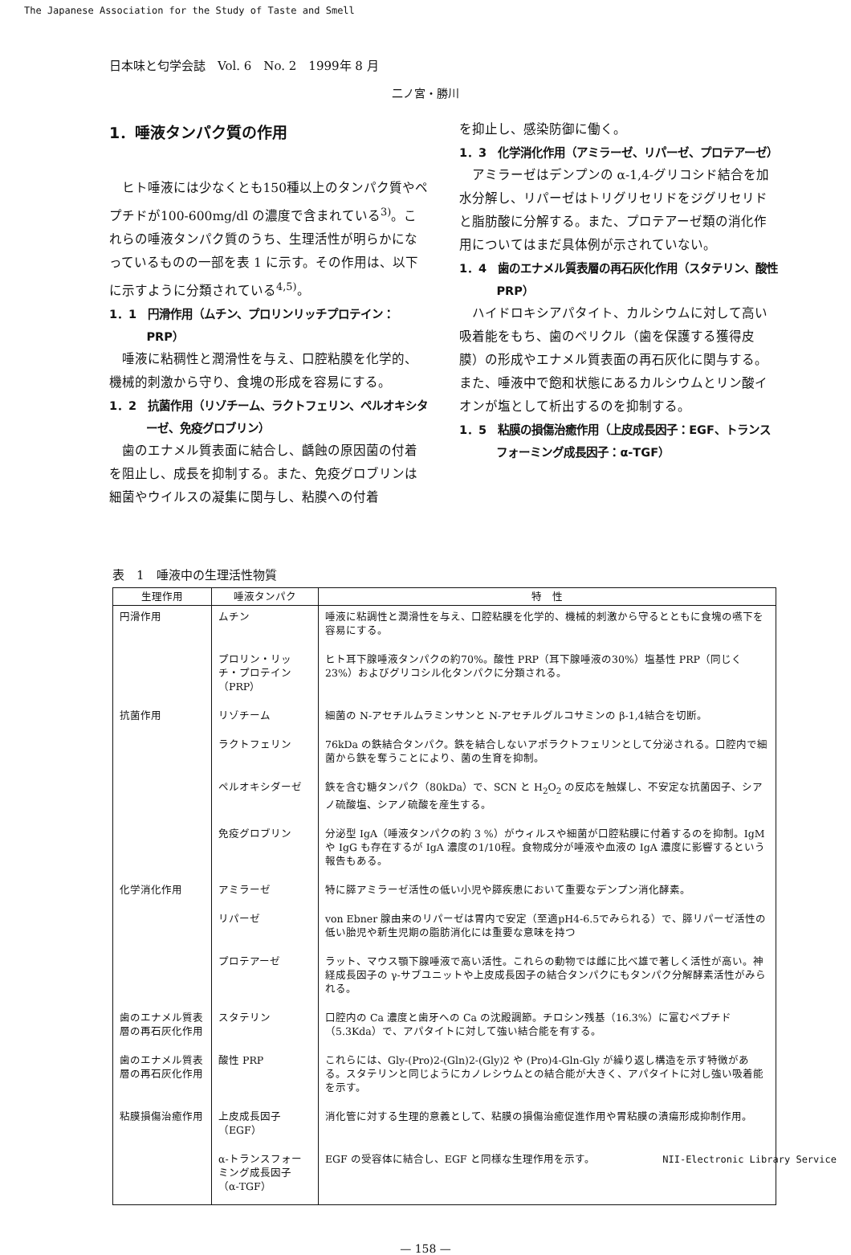The Japanese Association for the Study of Taste and Smell
日本味と匂学会誌　Vol. 6　No. 2　1999年 8 月
二ノ宮・勝川
1．唾液タンパク質の作用
ヒト唾液には少なくとも150種以上のタンパク質やペプチドが100-600mg/dl の濃度で含まれている<sup>3)</sup>。これらの唾液タンパク質のうち、生理活性が明らかになっているものの一部を表 1 に示す。その作用は、以下に示すように分類されている<sup>4,5)</sup>。
1．1　円滑作用（ムチン、プロリンリッチプロテイン：PRP）
唾液に粘稠性と潤滑性を与え、口腔粘膜を化学的、機械的刺激から守り、食塊の形成を容易にする。
1．2　抗菌作用（リゾチーム、ラクトフェリン、ペルオキシターゼ、免疫グロブリン）
歯のエナメル質表面に結合し、齲蝕の原因菌の付着を阻止し、成長を抑制する。また、免疫グロブリンは細菌やウイルスの凝集に関与し、粘膜への付着
を抑止し、感染防御に働く。
1．3　化学消化作用（アミラーゼ、リパーゼ、プロテアーゼ）
アミラーゼはデンプンの α-1,4-グリコシド結合を加水分解し、リパーゼはトリグリセリドをジグリセリドと脂肪酸に分解する。また、プロテアーゼ類の消化作用についてはまだ具体例が示されていない。
1．4　歯のエナメル質表層の再石灰化作用（スタテリン、酸性 PRP）
ハイドロキシアパタイト、カルシウムに対して高い吸着能をもち、歯のペリクル（歯を保護する獲得皮膜）の形成やエナメル質表面の再石灰化に関与する。また、唾液中で飽和状態にあるカルシウムとリン酸イオンが塩として析出するのを抑制する。
1．5　粘膜の損傷治癒作用（上皮成長因子：EGF、トランスフォーミング成長因子：α-TGF）
表　1　唾液中の生理活性物質
| 生理作用 | 唾液タンパク | 特 性 |
| --- | --- | --- |
| 円滑作用 | ムチン | 唾液に粘調性と潤滑性を与え、口腔粘膜を化学的、機械的刺激から守るとともに食塊の嚥下を容易にする。 |
| | プロリン・リッチ・プロテイン（PRP） | ヒト耳下腺唾液タンパクの約70%。酸性 PRP（耳下腺唾液の30%）塩基性 PRP（同じく23%）およびグリコシル化タンパクに分類される。 |
| 抗菌作用 | リゾチーム | 細菌の N-アセチルムラミンサンと N-アセチルグルコサミンの β-1,4結合を切断。 |
| | ラクトフェリン | 76kDa の鉄結合タンパク。鉄を結合しないアポラクトフェリンとして分泌される。口腔内で細菌から鉄を奪うことにより、菌の生育を抑制。 |
| | ペルオキシダーゼ | 鉄を含む糖タンパク（80kDa）で、SCN と H<sub>2</sub>O<sub>2</sub> の反応を触媒し、不安定な抗菌因子、シアノ硫酸塩、シアノ硫酸を産生する。 |
| | 免疫グロブリン | 分泌型 IgA（唾液タンパクの約 3 %）がウィルスや細菌が口腔粘膜に付着するのを抑制。IgM や IgG も存在するが IgA 濃度の1/10程。食物成分が唾液や血液の IgA 濃度に影響するという報告もある。 |
| 化学消化作用 | アミラーゼ | 特に膵アミラーゼ活性の低い小児や膵疾患において重要なデンプン消化酵素。 |
| | リパーゼ | von Ebner 腺由来のリパーゼは胃内で安定（至適pH4-6.5でみられる）で、膵リパーゼ活性の低い胎児や新生児期の脂肪消化には重要な意味を持つ |
| | プロテアーゼ | ラット、マウス顎下腺唾液で高い活性。これらの動物では雌に比べ雄で著しく活性が高い。神経成長因子の γ-サブユニットや上皮成長因子の結合タンパクにもタンパク分解酵素活性がみられる。 |
| 歯のエナメル質表層の再石灰化作用 | スタテリン | 口腔内の Ca 濃度と歯牙への Ca の沈殿調節。チロシン残基（16.3%）に富むペプチド（5.3Kda）で、アパタイトに対して強い結合能を有する。 |
| 歯のエナメル質表層の再石灰化作用 | 酸性 PRP | これらには、Gly-(Pro)2-(Gln)2-(Gly)2 や (Pro)4-Gln-Gly が繰り返し構造を示す特徴がある。スタテリンと同じようにカノレシウムとの結合能が大きく、アパタイトに対し強い吸着能を示す。 |
| 粘膜損傷治癒作用 | 上皮成長因子（EGF） | 消化管に対する生理的意義として、粘膜の損傷治癒促進作用や胃粘膜の潰瘍形成抑制作用。 |
| | α-トランスフォーミング成長因子（α-TGF） | EGF の受容体に結合し、EGF と同様な生理作用を示す。 |
— 158 —
NII-Electronic Library Service